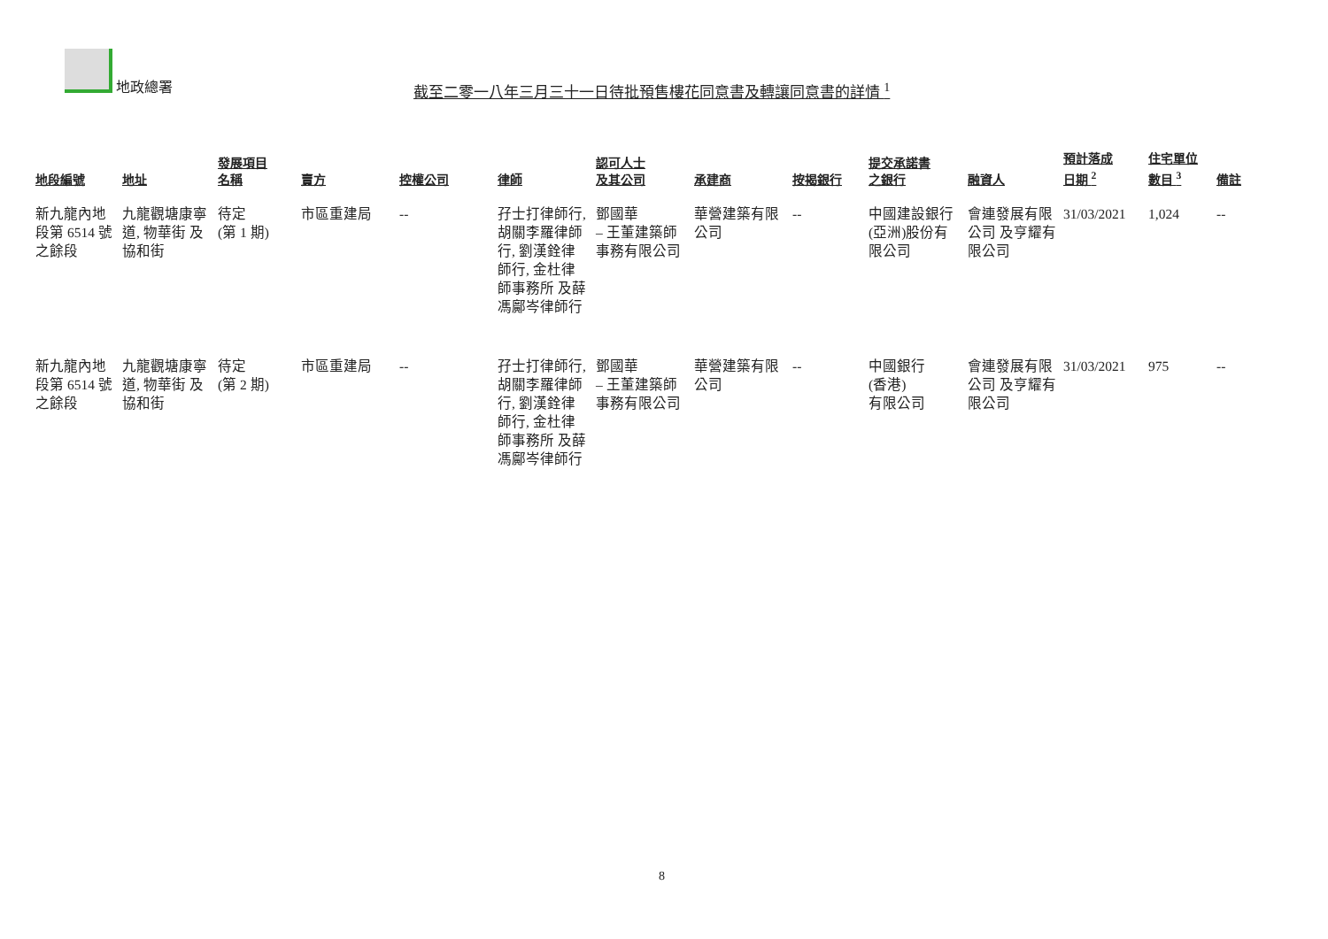地政總署
截至二零一八年三月三十一日待批預售樓花同意書及轉讓同意書的詳情 <sup>1</sup>
| 地段編號 | 地址 | 發展項目 名稱 | 賣方 | 控權公司 | 律師 | 認可人士 及其公司 | 承建商 | 按揭銀行 | 提交承諾書 之銀行 | 融資人 | 預計落成 日期 <sup>2</sup> | 住宅單位 數目 <sup>3</sup> | 備註 |
| --- | --- | --- | --- | --- | --- | --- | --- | --- | --- | --- | --- | --- | --- |
| 新九龍內地段第 6514 號之餘段 | 九龍觀塘康寧道, 物華街 及協和街 | 待定 (第 1 期) | 市區重建局 | -- | 孖士打律師行, 胡關李羅律師行, 劉漢銓律師行, 金杜律師事務所 及薛馮鄺岑律師行 | 鄧國華 – 王董建築師事務有限公司 | 華營建築有限公司 | -- | 中國建設銀行(亞洲)股份有限公司 | 會連發展有限公司 及亨耀有限公司 | 31/03/2021 | 1,024 | -- |
| 新九龍內地段第 6514 號之餘段 | 九龍觀塘康寧道, 物華街 及協和街 | 待定 (第 2 期) | 市區重建局 | -- | 孖士打律師行, 胡關李羅律師行, 劉漢銓律師行, 金杜律師事務所 及薛馮鄺岑律師行 | 鄧國華 – 王董建築師事務有限公司 | 華營建築有限公司 | -- | 中國銀行 (香港) 有限公司 | 會連發展有限公司 及亨耀有限公司 | 31/03/2021 | 975 | -- |
8